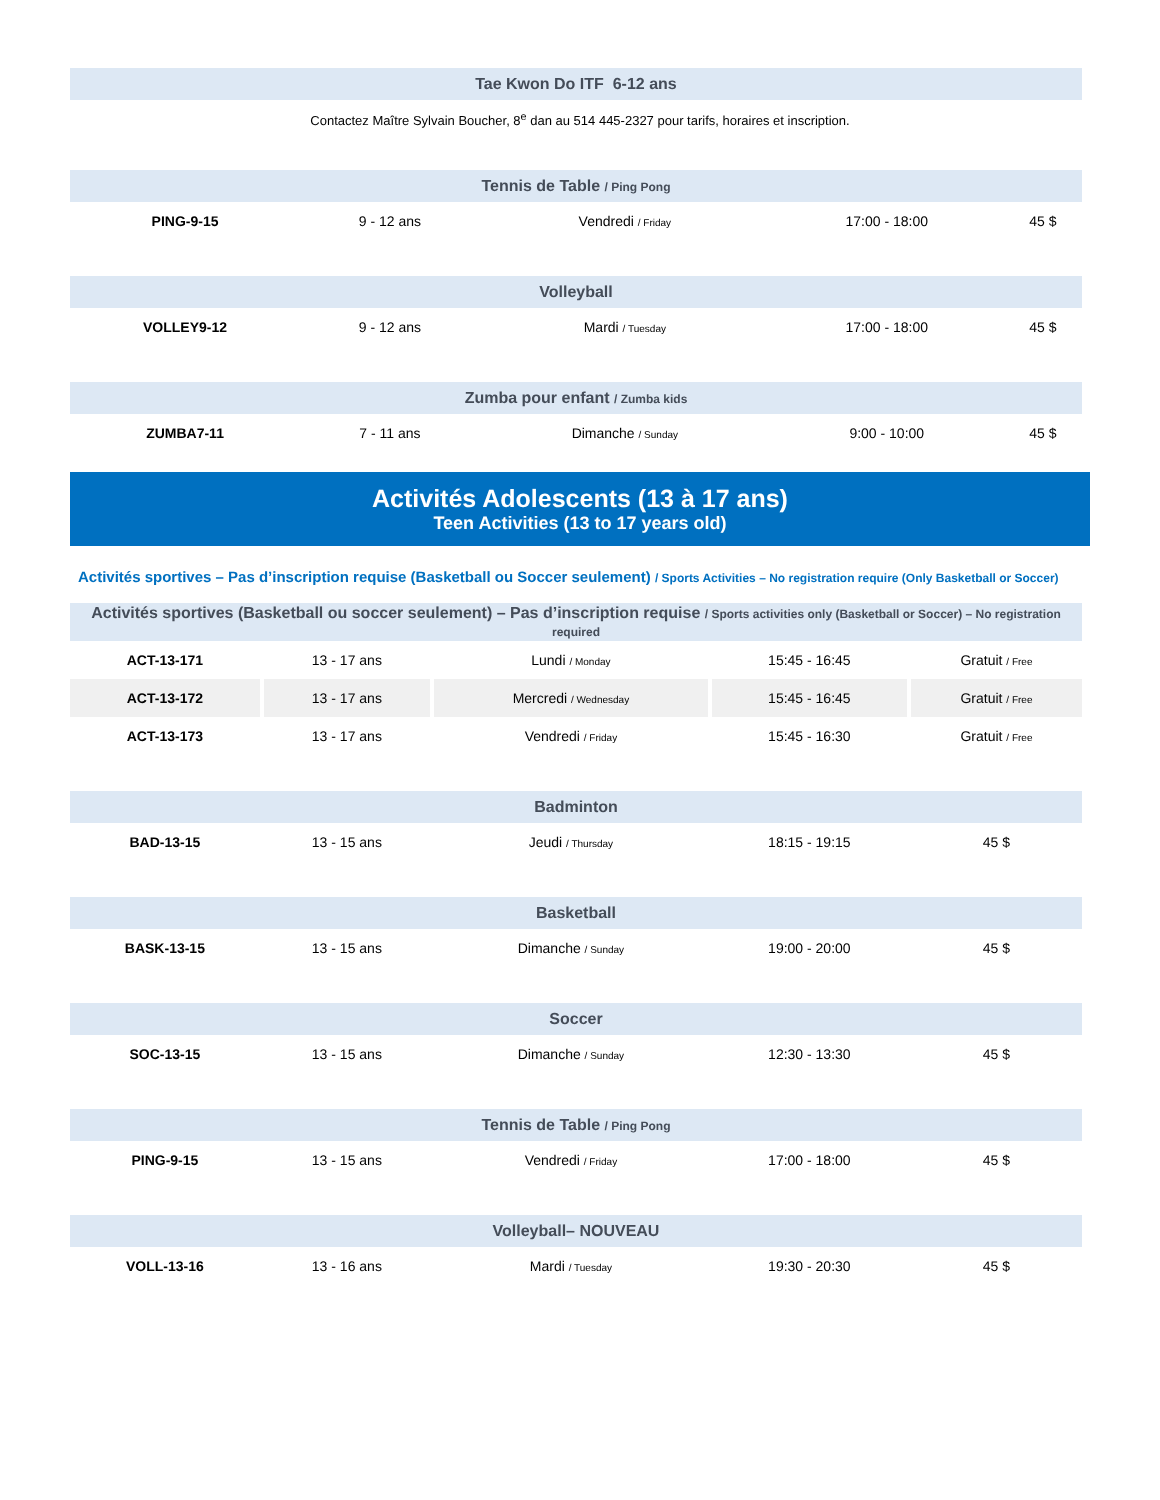| Tae Kwon Do ITF 6-12 ans |
| --- |
Contactez Maître Sylvain Boucher, 8<sup>e</sup> dan au 514 445-2327 pour tarifs, horaires et inscription.
| Tennis de Table / Ping Pong | | | | |
| --- | --- | --- | --- | --- |
| PING-9-15 | 9 - 12 ans | Vendredi / Friday | 17:00 - 18:00 | 45 $ |
| Volleyball | | | | |
| VOLLEY9-12 | 9 - 12 ans | Mardi / Tuesday | 17:00 - 18:00 | 45 $ |
| Zumba pour enfant / Zumba kids | | | | |
| ZUMBA7-11 | 7 - 11 ans | Dimanche / Sunday | 9:00 - 10:00 | 45 $ |
Activités Adolescents (13 à 17 ans)
Teen Activities (13 to 17 years old)
Activités sportives – Pas d’inscription requise (Basketball ou Soccer seulement) / Sports Activities – No registration require (Only Basketball or Soccer)
| Activités sportives (Basketball ou soccer seulement) – Pas d’inscription requise / Sports activities only (Basketball or Soccer) – No registration required | | | | |
| --- | --- | --- | --- | --- |
| ACT-13-171 | 13 - 17 ans | Lundi / Monday | 15:45 - 16:45 | Gratuit / Free |
| ACT-13-172 | 13 - 17 ans | Mercredi / Wednesday | 15:45 - 16:45 | Gratuit / Free |
| ACT-13-173 | 13 - 17 ans | Vendredi / Friday | 15:45 - 16:30 | Gratuit / Free |
| Badminton | | | | |
| BAD-13-15 | 13 - 15 ans | Jeudi / Thursday | 18:15 - 19:15 | 45 $ |
| Basketball | | | | |
| BASK-13-15 | 13 - 15 ans | Dimanche / Sunday | 19:00 - 20:00 | 45 $ |
| Soccer | | | | |
| SOC-13-15 | 13 - 15 ans | Dimanche / Sunday | 12:30 - 13:30 | 45 $ |
| Tennis de Table / Ping Pong | | | | |
| PING-9-15 | 13 - 15 ans | Vendredi / Friday | 17:00 - 18:00 | 45 $ |
| Volleyball– NOUVEAU | | | | |
| VOLL-13-16 | 13 - 16 ans | Mardi / Tuesday | 19:30 - 20:30 | 45 $ |